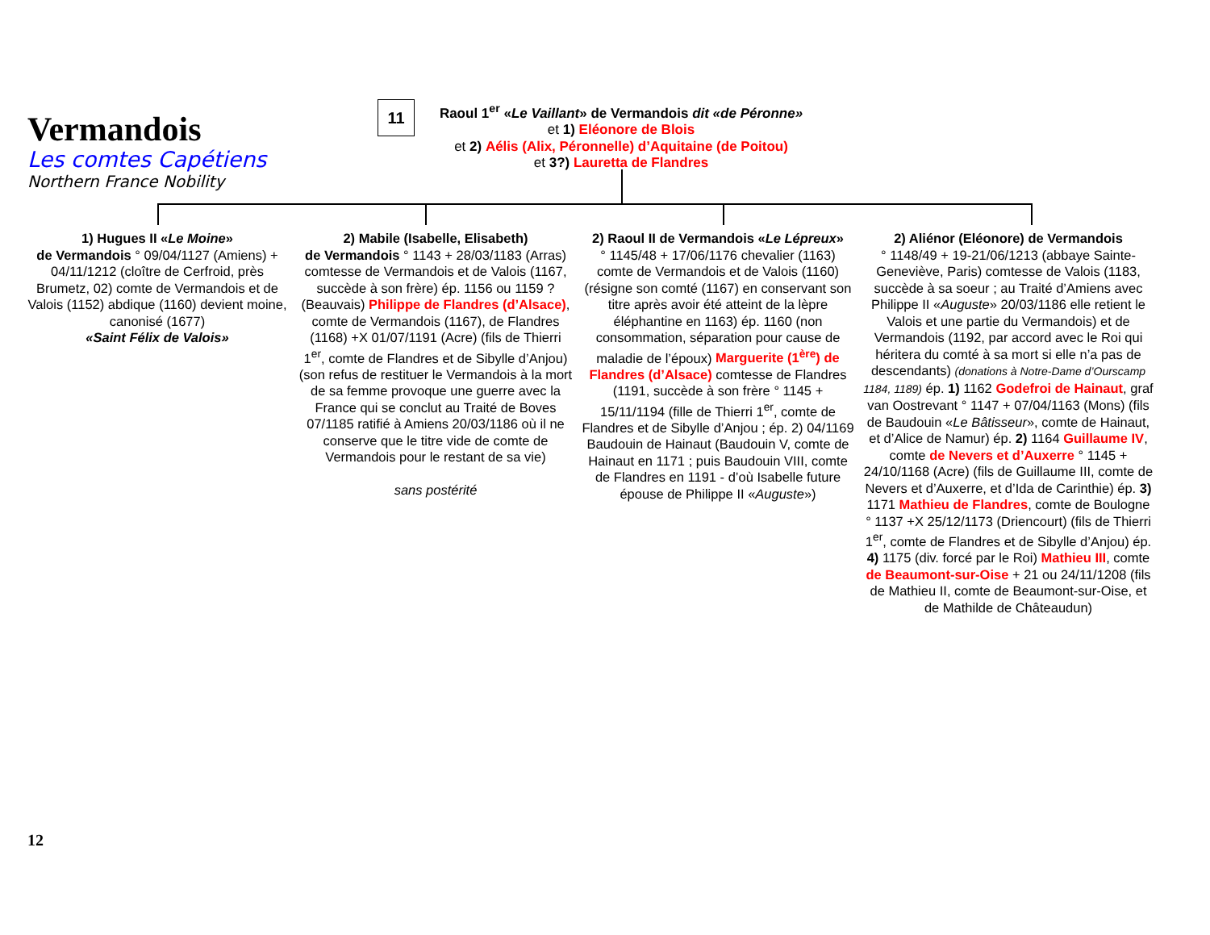Vermandois
Les comtes Capétiens
Northern France Nobility
11
Raoul 1<sup>er</sup> «Le Vaillant» de Vermandois dit «de Péronne»
et 1) Eléonore de Blois
et 2) Aélis (Alix, Péronnelle) d’Aquitaine (de Poitou)
et 3?) Lauretta de Flandres
1) Hugues II «Le Moine»
de Vermandois ° 09/04/1127 (Amiens) + 04/11/1212 (cloître de Cerfroid, près Brumetz, 02) comte de Vermandois et de Valois (1152) abdique (1160) devient moine, canonisé (1677)
«Saint Félix de Valois»
2) Mabile (Isabelle, Elisabeth)
de Vermandois ° 1143 + 28/03/1183 (Arras) comtesse de Vermandois et de Valois (1167, succède à son frère) ép. 1156 ou 1159 ? (Beauvais) Philippe de Flandres (d’Alsace), comte de Vermandois (1167), de Flandres (1168) +X 01/07/1191 (Acre) (fils de Thierri 1<sup>er</sup>, comte de Flandres et de Sibylle d’Anjou) (son refus de restituer le Vermandois à la mort de sa femme provoque une guerre avec la France qui se conclut au Traité de Boves 07/1185 ratifié à Amiens 20/03/1186 où il ne conserve que le titre vide de comte de Vermandois pour le restant de sa vie)
sans postérité
2) Raoul II de Vermandois «Le Lépreux»
° 1145/48 + 17/06/1176 chevalier (1163) comte de Vermandois et de Valois (1160) (résigne son comté (1167) en conservant son titre après avoir été atteint de la lèpre éléphantine en 1163) ép. 1160 (non consommation, séparation pour cause de maladie de l’époux) Marguerite (1<sup>ère</sup>) de Flandres (d’Alsace) comtesse de Flandres (1191, succède à son frère ° 1145 + 15/11/1194 (fille de Thierri 1<sup>er</sup>, comte de Flandres et de Sibylle d’Anjou ; ép. 2) 04/1169 Baudouin de Hainaut (Baudouin V, comte de Hainaut en 1171 ; puis Baudouin VIII, comte de Flandres en 1191 - d’où Isabelle future épouse de Philippe II «Auguste»)
2) Aliénor (Eléonore) de Vermandois
° 1148/49 + 19-21/06/1213 (abbaye Sainte-Geneviève, Paris) comtesse de Valois (1183, succède à sa soeur ; au Traité d’Amiens avec Philippe II «Auguste» 20/03/1186 elle retient le Valois et une partie du Vermandois) et de Vermandois (1192, par accord avec le Roi qui héritera du comté à sa mort si elle n’a pas de descendants) (donations à Notre-Dame d’Ourscamp 1184, 1189) ép. 1) 1162 Godefroi de Hainaut, graf van Oostrevant ° 1147 + 07/04/1163 (Mons) (fils de Baudouin «Le Bâtisseur», comte de Hainaut, et d’Alice de Namur) ép. 2) 1164 Guillaume IV, comte de Nevers et d’Auxerre ° 1145 + 24/10/1168 (Acre) (fils de Guillaume III, comte de Nevers et d’Auxerre, et d’Ida de Carinthie) ép. 3) 1171 Mathieu de Flandres, comte de Boulogne ° 1137 +X 25/12/1173 (Driencourt) (fils de Thierri 1<sup>er</sup>, comte de Flandres et de Sibylle d’Anjou) ép. 4) 1175 (div. forcé par le Roi) Mathieu III, comte de Beaumont-sur-Oise + 21 ou 24/11/1208 (fils de Mathieu II, comte de Beaumont-sur-Oise, et de Mathilde de Châteaudun)
12